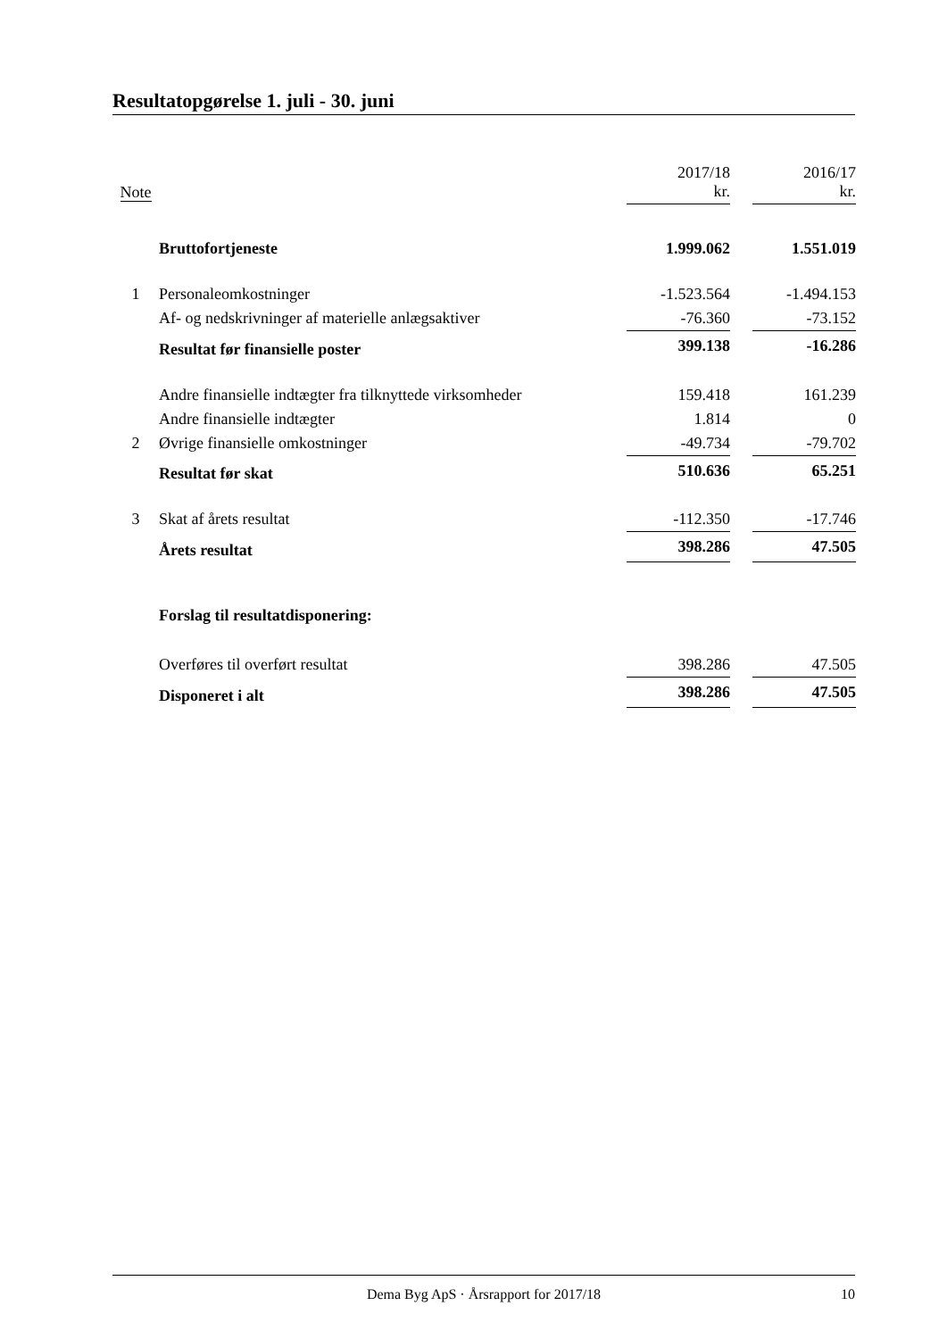Resultatopgørelse 1. juli - 30. juni
| Note | | 2017/18 kr. | | 2016/17 kr. |
| --- | --- | --- | --- | --- |
| | Bruttofortjeneste | 1.999.062 | | 1.551.019 |
| 1 | Personaleomkostninger | -1.523.564 | | -1.494.153 |
| | Af- og nedskrivninger af materielle anlægsaktiver | -76.360 | | -73.152 |
| | Resultat før finansielle poster | 399.138 | | -16.286 |
| | Andre finansielle indtægter fra tilknyttede virksomheder | 159.418 | | 161.239 |
| | Andre finansielle indtægter | 1.814 | | 0 |
| 2 | Øvrige finansielle omkostninger | -49.734 | | -79.702 |
| | Resultat før skat | 510.636 | | 65.251 |
| 3 | Skat af årets resultat | -112.350 | | -17.746 |
| | Årets resultat | 398.286 | | 47.505 |
| | Forslag til resultatdisponering: | | | |
| | Overføres til overført resultat | 398.286 | | 47.505 |
| | Disponeret i alt | 398.286 | | 47.505 |
Dema Byg ApS · Årsrapport for 2017/18 10